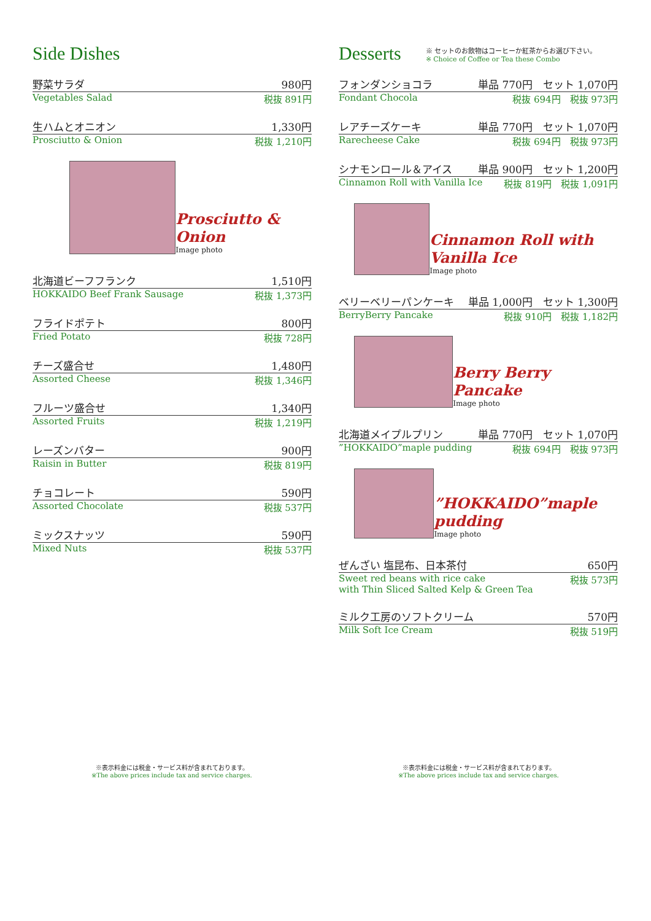Side Dishes
野菜サラダ 980円
Vegetables Salad 税抜 891円
生ハムとオニオン 1,330円
Prosciutto & Onion 税抜 1,210円
Prosciutto & Onion
Image photo
北海道ビーフフランク 1,510円
HOKKAIDO Beef Frank Sausage 税抜 1,373円
フライドポテト 800円
Fried Potato 税抜 728円
チーズ盛合せ 1,480円
Assorted Cheese 税抜 1,346円
フルーツ盛合せ 1,340円
Assorted Fruits 税抜 1,219円
レーズンバター 900円
Raisin in Butter 税抜 819円
チョコレート 590円
Assorted Chocolate 税抜 537円
ミックスナッツ 590円
Mixed Nuts 税抜 537円
Desserts
※ セットのお飲物はコーヒーか紅茶からお選び下さい。
※ Choice of Coffee or Tea these Combo
フォンダンショコラ 単品 770円　セット 1,070円
Fondant Chocola 税抜 694円　税抜 973円
レアチーズケーキ 単品 770円　セット 1,070円
Rarecheese Cake 税抜 694円　税抜 973円
シナモンロール＆アイス 単品 900円　セット 1,200円
Cinnamon Roll with Vanilla Ice 税抜 819円　税抜 1,091円
Cinnamon Roll with Vanilla Ice
Image photo
ベリーベリーパンケーキ 単品 1,000円　セット 1,300円
BerryBerry Pancake 税抜 910円　税抜 1,182円
Berry Berry Pancake
Image photo
北海道メイプルプリン 単品 770円　セット 1,070円
”HOKKAIDO”maple pudding 税抜 694円　税抜 973円
”HOKKAIDO”maple pudding
Image photo
ぜんざい 塩昆布、日本茶付 650円
Sweet red beans with rice cake
with Thin Sliced Salted Kelp & Green Tea 税抜 573円
ミルク工房のソフトクリーム 570円
Milk Soft Ice Cream 税抜 519円
※表示料金には税金・サービス料が含まれております。
※The above prices include tax and service charges.
※表示料金には税金・サービス料が含まれております。
※The above prices include tax and service charges.